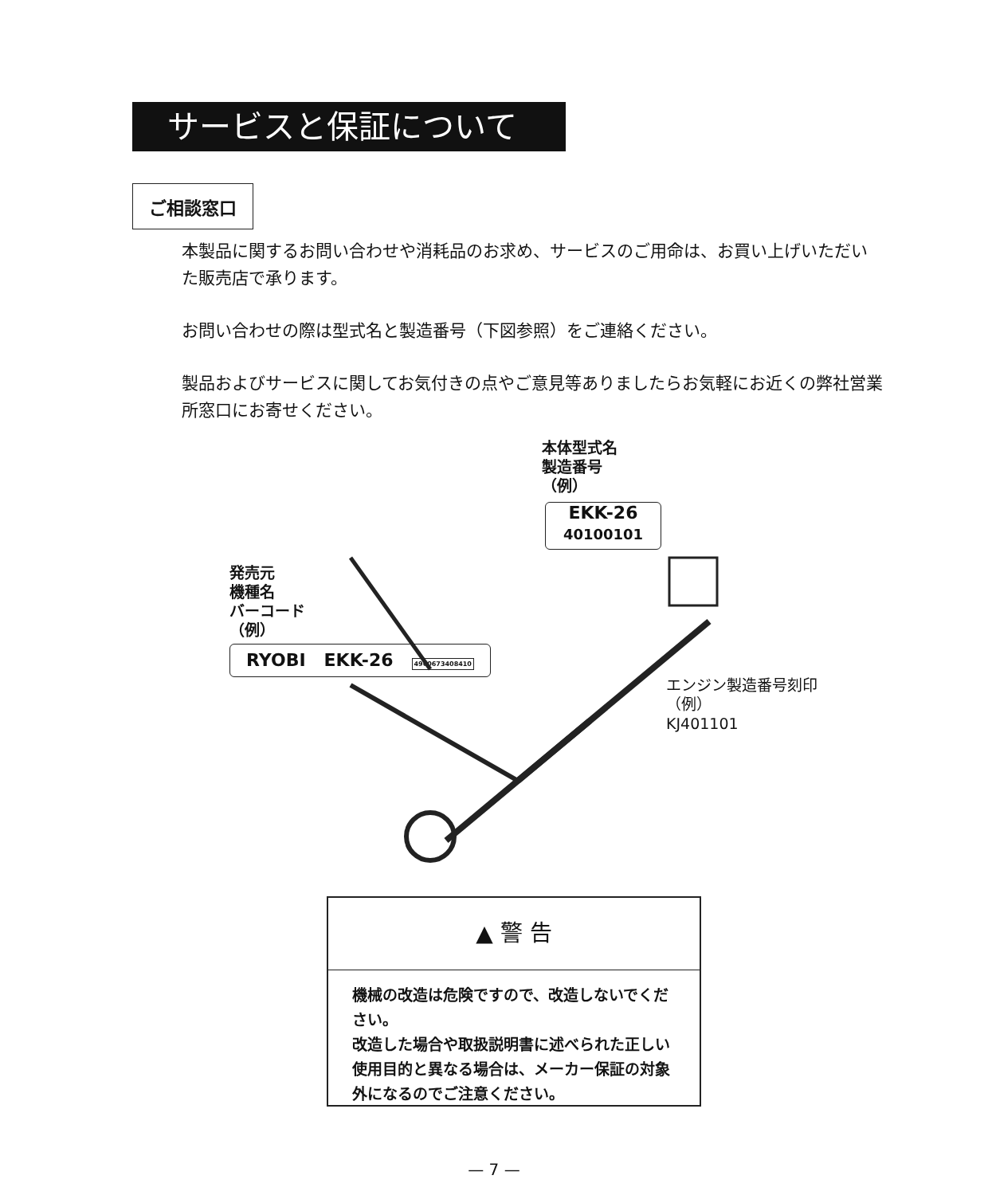サービスと保証について
ご相談窓口
本製品に関するお問い合わせや消耗品のお求め、サービスのご用命は、お買い上げいただいた販売店で承ります。
お問い合わせの際は型式名と製造番号（下図参照）をご連絡ください。
製品およびサービスに関してお気付きの点やご意見等ありましたらお気軽にお近くの弊社営業所窓口にお寄せください。
本体型式名
製造番号
（例）
EKK-26
40100101
発売元
機種名
バーコード
（例）
RYOBI EKK-26 4960673408410
エンジン製造番号刻印
（例）
KJ401101
▲ 警 告
機械の改造は危険ですので、改造しないでください。
改造した場合や取扱説明書に述べられた正しい使用目的と異なる場合は、メーカー保証の対象外になるのでご注意ください。
— 7 —